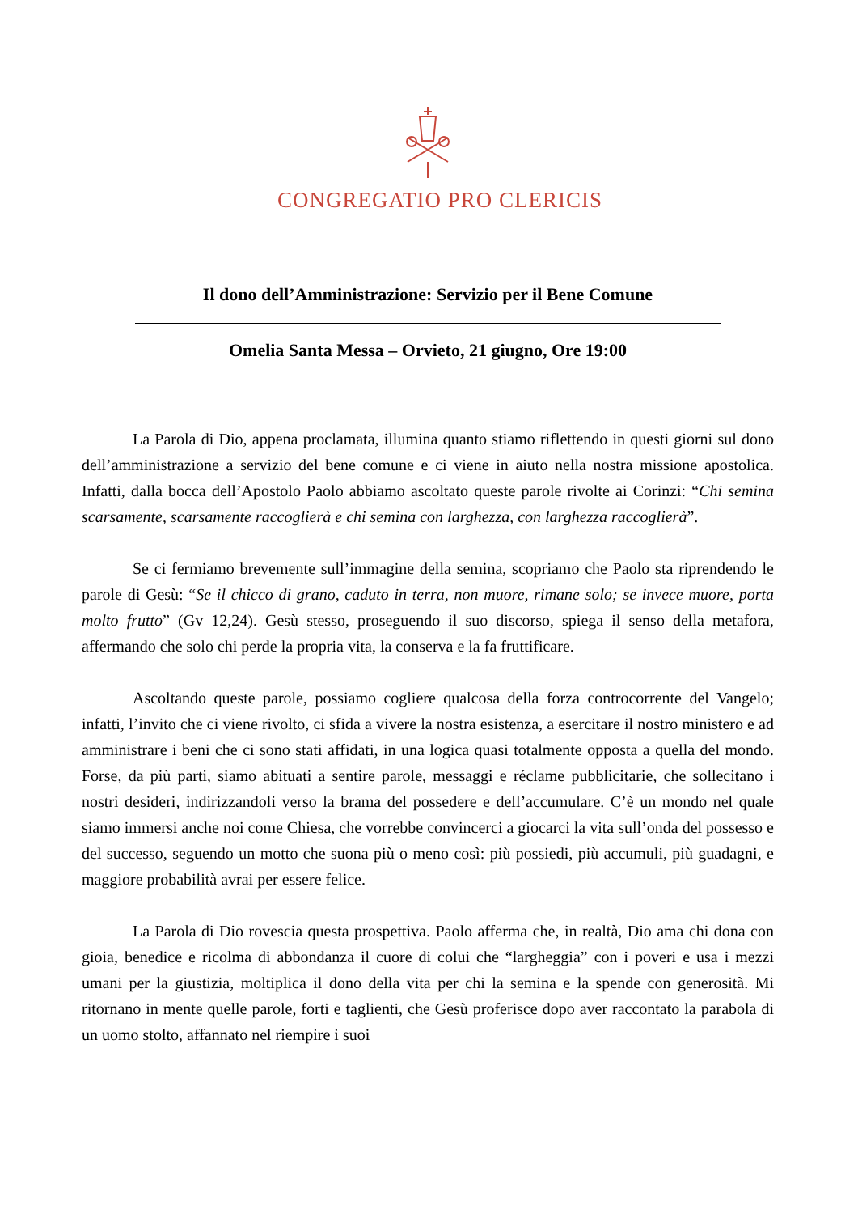CONGREGATIO PRO CLERICIS
Il dono dell’Amministrazione: Servizio per il Bene Comune
Omelia Santa Messa – Orvieto, 21 giugno, Ore 19:00
La Parola di Dio, appena proclamata, illumina quanto stiamo riflettendo in questi giorni sul dono dell’amministrazione a servizio del bene comune e ci viene in aiuto nella nostra missione apostolica. Infatti, dalla bocca dell’Apostolo Paolo abbiamo ascoltato queste parole rivolte ai Corinzi: “Chi semina scarsamente, scarsamente raccoglierà e chi semina con larghezza, con larghezza raccoglierà”.
Se ci fermiamo brevemente sull’immagine della semina, scopriamo che Paolo sta riprendendo le parole di Gesù: “Se il chicco di grano, caduto in terra, non muore, rimane solo; se invece muore, porta molto frutto” (Gv 12,24). Gesù stesso, proseguendo il suo discorso, spiega il senso della metafora, affermando che solo chi perde la propria vita, la conserva e la fa fruttificare.
Ascoltando queste parole, possiamo cogliere qualcosa della forza controcorrente del Vangelo; infatti, l’invito che ci viene rivolto, ci sfida a vivere la nostra esistenza, a esercitare il nostro ministero e ad amministrare i beni che ci sono stati affidati, in una logica quasi totalmente opposta a quella del mondo. Forse, da più parti, siamo abituati a sentire parole, messaggi e réclame pubblicitarie, che sollecitano i nostri desideri, indirizzandoli verso la brama del possedere e dell’accumulare. C’è un mondo nel quale siamo immersi anche noi come Chiesa, che vorrebbe convincerci a giocarci la vita sull’onda del possesso e del successo, seguendo un motto che suona più o meno così: più possiedi, più accumuli, più guadagni, e maggiore probabilità avrai per essere felice.
La Parola di Dio rovescia questa prospettiva. Paolo afferma che, in realtà, Dio ama chi dona con gioia, benedice e ricolma di abbondanza il cuore di colui che “largheggia” con i poveri e usa i mezzi umani per la giustizia, moltiplica il dono della vita per chi la semina e la spende con generosità. Mi ritornano in mente quelle parole, forti e taglienti, che Gesù proferisce dopo aver raccontato la parabola di un uomo stolto, affannato nel riempire i suoi